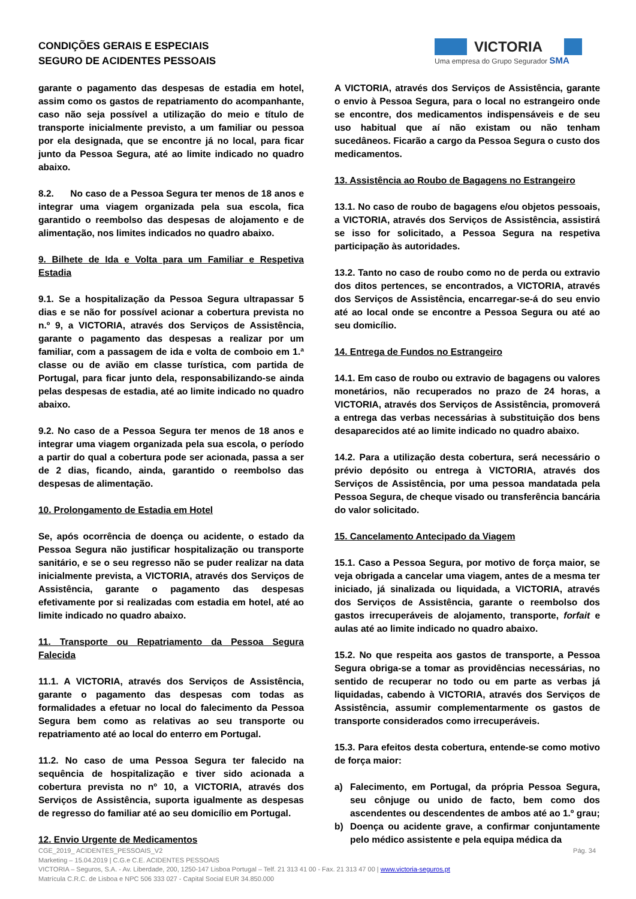CONDIÇÕES GERAIS E ESPECIAIS
SEGURO DE ACIDENTES PESSOAIS
VICTORIA
Uma empresa do Grupo Segurador SMA
garante o pagamento das despesas de estadia em hotel, assim como os gastos de repatriamento do acompanhante, caso não seja possível a utilização do meio e título de transporte inicialmente previsto, a um familiar ou pessoa por ela designada, que se encontre já no local, para ficar junto da Pessoa Segura, até ao limite indicado no quadro abaixo.
8.2. No caso de a Pessoa Segura ter menos de 18 anos e integrar uma viagem organizada pela sua escola, fica garantido o reembolso das despesas de alojamento e de alimentação, nos limites indicados no quadro abaixo.
9. Bilhete de Ida e Volta para um Familiar e Respetiva Estadia
9.1. Se a hospitalização da Pessoa Segura ultrapassar 5 dias e se não for possível acionar a cobertura prevista no n.º 9, a VICTORIA, através dos Serviços de Assistência, garante o pagamento das despesas a realizar por um familiar, com a passagem de ida e volta de comboio em 1.ª classe ou de avião em classe turística, com partida de Portugal, para ficar junto dela, responsabilizando-se ainda pelas despesas de estadia, até ao limite indicado no quadro abaixo.
9.2. No caso de a Pessoa Segura ter menos de 18 anos e integrar uma viagem organizada pela sua escola, o período a partir do qual a cobertura pode ser acionada, passa a ser de 2 dias, ficando, ainda, garantido o reembolso das despesas de alimentação.
10. Prolongamento de Estadia em Hotel
Se, após ocorrência de doença ou acidente, o estado da Pessoa Segura não justificar hospitalização ou transporte sanitário, e se o seu regresso não se puder realizar na data inicialmente prevista, a VICTORIA, através dos Serviços de Assistência, garante o pagamento das despesas efetivamente por si realizadas com estadia em hotel, até ao limite indicado no quadro abaixo.
11. Transporte ou Repatriamento da Pessoa Segura Falecida
11.1. A VICTORIA, através dos Serviços de Assistência, garante o pagamento das despesas com todas as formalidades a efetuar no local do falecimento da Pessoa Segura bem como as relativas ao seu transporte ou repatriamento até ao local do enterro em Portugal.
11.2. No caso de uma Pessoa Segura ter falecido na sequência de hospitalização e tiver sido acionada a cobertura prevista no nº 10, a VICTORIA, através dos Serviços de Assistência, suporta igualmente as despesas de regresso do familiar até ao seu domicílio em Portugal.
12. Envio Urgente de Medicamentos
A VICTORIA, através dos Serviços de Assistência, garante o envio à Pessoa Segura, para o local no estrangeiro onde se encontre, dos medicamentos indispensáveis e de seu uso habitual que aí não existam ou não tenham sucedâneos. Ficarão a cargo da Pessoa Segura o custo dos medicamentos.
13. Assistência ao Roubo de Bagagens no Estrangeiro
13.1. No caso de roubo de bagagens e/ou objetos pessoais, a VICTORIA, através dos Serviços de Assistência, assistirá se isso for solicitado, a Pessoa Segura na respetiva participação às autoridades.
13.2. Tanto no caso de roubo como no de perda ou extravio dos ditos pertences, se encontrados, a VICTORIA, através dos Serviços de Assistência, encarregar-se-á do seu envio até ao local onde se encontre a Pessoa Segura ou até ao seu domicílio.
14. Entrega de Fundos no Estrangeiro
14.1. Em caso de roubo ou extravio de bagagens ou valores monetários, não recuperados no prazo de 24 horas, a VICTORIA, através dos Serviços de Assistência, promoverá a entrega das verbas necessárias à substituição dos bens desaparecidos até ao limite indicado no quadro abaixo.
14.2. Para a utilização desta cobertura, será necessário o prévio depósito ou entrega à VICTORIA, através dos Serviços de Assistência, por uma pessoa mandatada pela Pessoa Segura, de cheque visado ou transferência bancária do valor solicitado.
15. Cancelamento Antecipado da Viagem
15.1. Caso a Pessoa Segura, por motivo de força maior, se veja obrigada a cancelar uma viagem, antes de a mesma ter iniciado, já sinalizada ou liquidada, a VICTORIA, através dos Serviços de Assistência, garante o reembolso dos gastos irrecuperáveis de alojamento, transporte, forfait e aulas até ao limite indicado no quadro abaixo.
15.2. No que respeita aos gastos de transporte, a Pessoa Segura obriga-se a tomar as providências necessárias, no sentido de recuperar no todo ou em parte as verbas já liquidadas, cabendo à VICTORIA, através dos Serviços de Assistência, assumir complementarmente os gastos de transporte considerados como irrecuperáveis.
15.3. Para efeitos desta cobertura, entende-se como motivo de força maior:
a) Falecimento, em Portugal, da própria Pessoa Segura, seu cônjuge ou unido de facto, bem como dos ascendentes ou descendentes de ambos até ao 1.º grau;
b) Doença ou acidente grave, a confirmar conjuntamente pelo médico assistente e pela equipa médica da
Pág. 34 CGE_2019_ ACIDENTES_PESSOAIS_V2
Marketing – 15.04.2019 | C.G.e C.E. ACIDENTES PESSOAIS
VICTORIA – Seguros, S.A. - Av. Liberdade, 200, 1250-147 Lisboa Portugal – Telf. 21 313 41 00 - Fax. 21 313 47 00 | www.victoria-seguros.pt
Matrícula C.R.C. de Lisboa e NPC 506 333 027 - Capital Social EUR 34.850.000